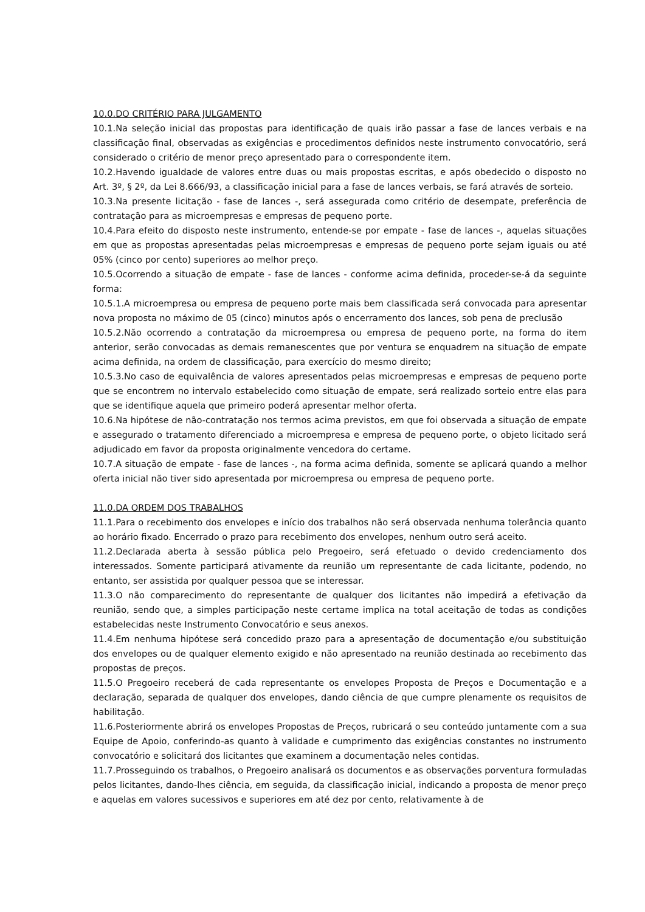10.0.DO CRITÉRIO PARA JULGAMENTO
10.1.Na seleção inicial das propostas para identificação de quais irão passar a fase de lances verbais e na classificação final, observadas as exigências e procedimentos definidos neste instrumento convocatório, será considerado o critério de menor preço apresentado para o correspondente item.
10.2.Havendo igualdade de valores entre duas ou mais propostas escritas, e após obedecido o disposto no Art. 3º, § 2º, da Lei 8.666/93, a classificação inicial para a fase de lances verbais, se fará através de sorteio.
10.3.Na presente licitação - fase de lances -, será assegurada como critério de desempate, preferência de contratação para as microempresas e empresas de pequeno porte.
10.4.Para efeito do disposto neste instrumento, entende-se por empate - fase de lances -, aquelas situações em que as propostas apresentadas pelas microempresas e empresas de pequeno porte sejam iguais ou até 05% (cinco por cento) superiores ao melhor preço.
10.5.Ocorrendo a situação de empate - fase de lances - conforme acima definida, proceder-se-á da seguinte forma:
10.5.1.A microempresa ou empresa de pequeno porte mais bem classificada será convocada para apresentar nova proposta no máximo de 05 (cinco) minutos após o encerramento dos lances, sob pena de preclusão
10.5.2.Não ocorrendo a contratação da microempresa ou empresa de pequeno porte, na forma do item anterior, serão convocadas as demais remanescentes que por ventura se enquadrem na situação de empate acima definida, na ordem de classificação, para exercício do mesmo direito;
10.5.3.No caso de equivalência de valores apresentados pelas microempresas e empresas de pequeno porte que se encontrem no intervalo estabelecido como situação de empate, será realizado sorteio entre elas para que se identifique aquela que primeiro poderá apresentar melhor oferta.
10.6.Na hipótese de não-contratação nos termos acima previstos, em que foi observada a situação de empate e assegurado o tratamento diferenciado a microempresa e empresa de pequeno porte, o objeto licitado será adjudicado em favor da proposta originalmente vencedora do certame.
10.7.A situação de empate - fase de lances -, na forma acima definida, somente se aplicará quando a melhor oferta inicial não tiver sido apresentada por microempresa ou empresa de pequeno porte.
11.0.DA ORDEM DOS TRABALHOS
11.1.Para o recebimento dos envelopes e início dos trabalhos não será observada nenhuma tolerância quanto ao horário fixado. Encerrado o prazo para recebimento dos envelopes, nenhum outro será aceito.
11.2.Declarada aberta à sessão pública pelo Pregoeiro, será efetuado o devido credenciamento dos interessados. Somente participará ativamente da reunião um representante de cada licitante, podendo, no entanto, ser assistida por qualquer pessoa que se interessar.
11.3.O não comparecimento do representante de qualquer dos licitantes não impedirá a efetivação da reunião, sendo que, a simples participação neste certame implica na total aceitação de todas as condições estabelecidas neste Instrumento Convocatório e seus anexos.
11.4.Em nenhuma hipótese será concedido prazo para a apresentação de documentação e/ou substituição dos envelopes ou de qualquer elemento exigido e não apresentado na reunião destinada ao recebimento das propostas de preços.
11.5.O Pregoeiro receberá de cada representante os envelopes Proposta de Preços e Documentação e a declaração, separada de qualquer dos envelopes, dando ciência de que cumpre plenamente os requisitos de habilitação.
11.6.Posteriormente abrirá os envelopes Propostas de Preços, rubricará o seu conteúdo juntamente com a sua Equipe de Apoio, conferindo-as quanto à validade e cumprimento das exigências constantes no instrumento convocatório e solicitará dos licitantes que examinem a documentação neles contidas.
11.7.Prosseguindo os trabalhos, o Pregoeiro analisará os documentos e as observações porventura formuladas pelos licitantes, dando-lhes ciência, em seguida, da classificação inicial, indicando a proposta de menor preço e aquelas em valores sucessivos e superiores em até dez por cento, relativamente à de